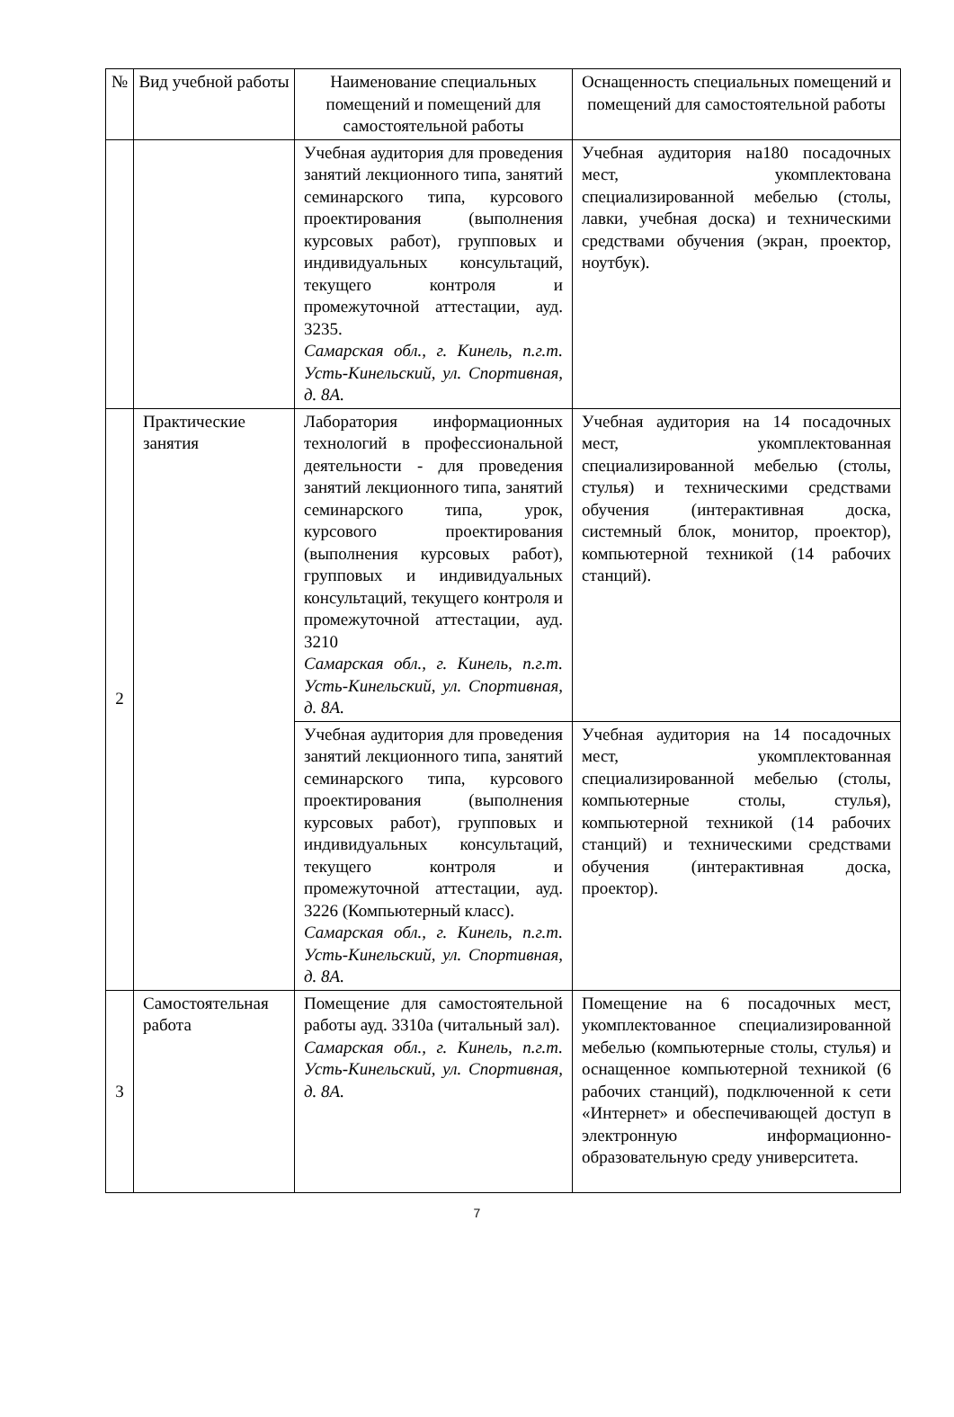| № | Вид учебной работы | Наименование специальных помещений и помещений для самостоятельной работы | Оснащенность специальных помещений и помещений для самостоятельной работы |
| --- | --- | --- | --- |
| | | Учебная аудитория для проведения занятий лекционного типа, занятий семинарского типа, курсового проектирования (выполнения курсовых работ), групповых и индивидуальных консультаций, текущего контроля и промежуточной аттестации, ауд. 3235. Самарская обл., г. Кинель, п.г.т. Усть-Кинельский, ул. Спортивная, д. 8А. | Учебная аудитория на180 посадочных мест, укомплектована специализированной мебелью (столы, лавки, учебная доска) и техническими средствами обучения (экран, проектор, ноутбук). |
| 2 | Практические занятия | Лаборатория информационных технологий в профессиональной деятельности - для проведения занятий лекционного типа, занятий семинарского типа, урок, курсового проектирования (выполнения курсовых работ), групповых и индивидуальных консультаций, текущего контроля и промежуточной аттестации, ауд. 3210 Самарская обл., г. Кинель, п.г.т. Усть-Кинельский, ул. Спортивная, д. 8А. | Учебная аудитория на 14 посадочных мест, укомплектованная специализированной мебелью (столы, стулья) и техническими средствами обучения (интерактивная доска, системный блок, монитор, проектор), компьютерной техникой (14 рабочих станций). |
| | | Учебная аудитория для проведения занятий лекционного типа, занятий семинарского типа, курсового проектирования (выполнения курсовых работ), групповых и индивидуальных консультаций, текущего контроля и промежуточной аттестации, ауд. 3226 (Компьютерный класс). Самарская обл., г. Кинель, п.г.т. Усть-Кинельский, ул. Спортивная, д. 8А. | Учебная аудитория на 14 посадочных мест, укомплектованная специализированной мебелью (столы, компьютерные столы, стулья), компьютерной техникой (14 рабочих станций) и техническими средствами обучения (интерактивная доска, проектор). |
| 3 | Самостоятельная работа | Помещение для самостоятельной работы ауд. 3310а (читальный зал). Самарская обл., г. Кинель, п.г.т. Усть-Кинельский, ул. Спортивная, д. 8А. | Помещение на 6 посадочных мест, укомплектованное специализированной мебелью (компьютерные столы, стулья) и оснащенное компьютерной техникой (6 рабочих станций), подключенной к сети «Интернет» и обеспечивающей доступ в электронную информационно-образовательную среду университета. |
7